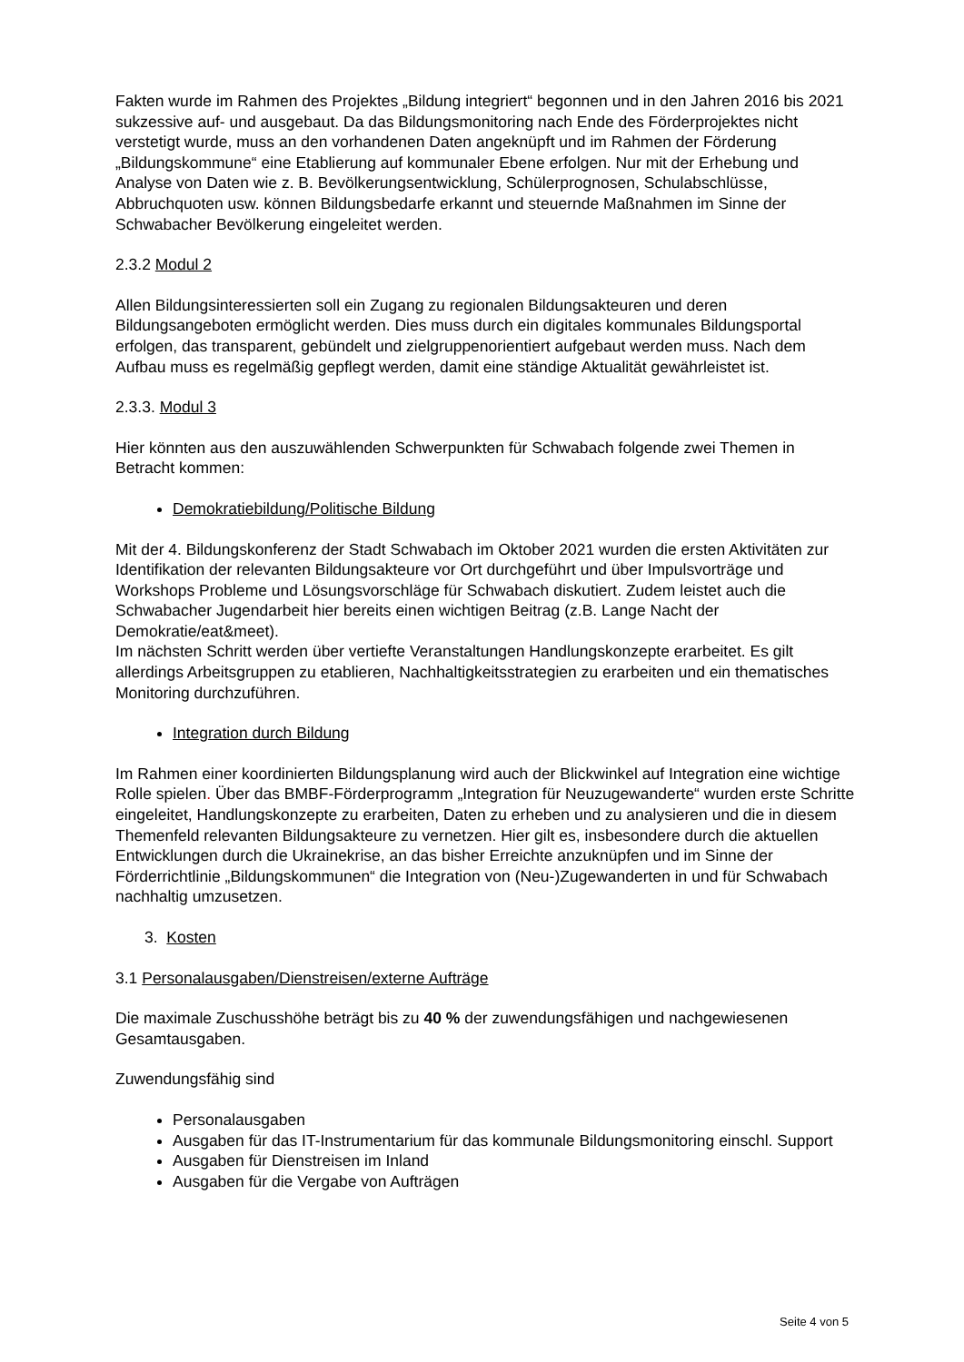Fakten wurde im Rahmen des Projektes „Bildung integriert“ begonnen und in den Jahren 2016 bis 2021 sukzessive auf- und ausgebaut. Da das Bildungsmonitoring nach Ende des Förderprojektes nicht verstetigt wurde, muss an den vorhandenen Daten angeknüpft und im Rahmen der Förderung „Bildungskommune“ eine Etablierung auf kommunaler Ebene erfolgen. Nur mit der Erhebung und Analyse von Daten wie z. B. Bevölkerungsentwicklung, Schülerprognosen, Schulabschlüsse, Abbruchquoten usw. können Bildungsbedarfe erkannt und steuernde Maßnahmen im Sinne der Schwabacher Bevölkerung eingeleitet werden.
2.3.2 Modul 2
Allen Bildungsinteressierten soll ein Zugang zu regionalen Bildungsakteuren und deren Bildungsangeboten ermöglicht werden. Dies muss durch ein digitales kommunales Bildungsportal erfolgen, das transparent, gebündelt und zielgruppenorientiert aufgebaut werden muss. Nach dem Aufbau muss es regelmäßig gepflegt werden, damit eine ständige Aktualität gewährleistet ist.
2.3.3. Modul 3
Hier könnten aus den auszuwählenden Schwerpunkten für Schwabach folgende zwei Themen in Betracht kommen:
Demokratiebildung/Politische Bildung
Mit der 4. Bildungskonferenz der Stadt Schwabach im Oktober 2021 wurden die ersten Aktivitäten zur Identifikation der relevanten Bildungsakteure vor Ort durchgeführt und über Impulsvorträge und Workshops Probleme und Lösungsvorschläge für Schwabach diskutiert. Zudem leistet auch die Schwabacher Jugendarbeit hier bereits einen wichtigen Beitrag (z.B. Lange Nacht der Demokratie/eat&meet).
Im nächsten Schritt werden über vertiefte Veranstaltungen Handlungskonzepte erarbeitet. Es gilt allerdings Arbeitsgruppen zu etablieren, Nachhaltigkeitsstrategien zu erarbeiten und ein thematisches Monitoring durchzuführen.
Integration durch Bildung
Im Rahmen einer koordinierten Bildungsplanung wird auch der Blickwinkel auf Integration eine wichtige Rolle spielen. Über das BMBF-Förderprogramm „Integration für Neuzugewanderte“ wurden erste Schritte eingeleitet, Handlungskonzepte zu erarbeiten, Daten zu erheben und zu analysieren und die in diesem Themenfeld relevanten Bildungsakteure zu vernetzen. Hier gilt es, insbesondere durch die aktuellen Entwicklungen durch die Ukrainekrise, an das bisher Erreichte anzuknüpfen und im Sinne der Förderrichtlinie „Bildungskommunen“ die Integration von (Neu-)Zugewanderten in und für Schwabach nachhaltig umzusetzen.
3. Kosten
3.1 Personalausgaben/Dienstreisen/externe Aufträge
Die maximale Zuschusshöhe beträgt bis zu 40 % der zuwendungsfähigen und nachgewiesenen Gesamtausgaben.
Zuwendungsfähig sind
Personalausgaben
Ausgaben für das IT-Instrumentarium für das kommunale Bildungsmonitoring einschl. Support
Ausgaben für Dienstreisen im Inland
Ausgaben für die Vergabe von Aufträgen
Seite 4 von 5